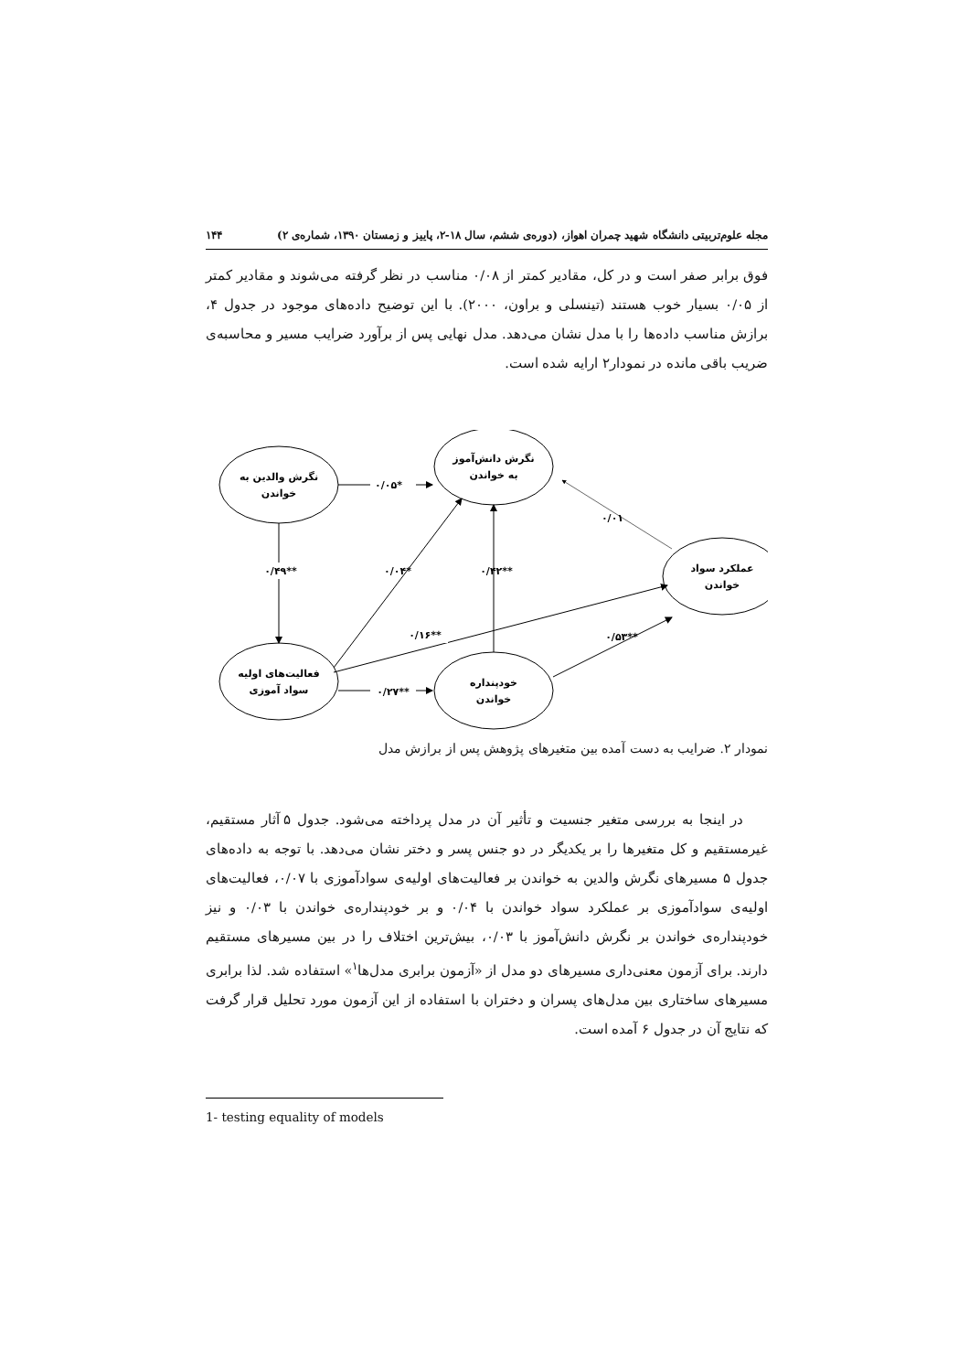مجله علوم‌تربیتی دانشگاه شهید چمران اهواز، (دوره‌ی ششم، سال ۱۸-۲، پاییز و زمستان ۱۳۹۰، شماره‌ی ۲) ۱۴۴
فوق برابر صفر است و در کل، مقادیر کمتر از ۰/۰۸ مناسب در نظر گرفته می‌شوند و مقادیر کمتر از ۰/۰۵ بسیار خوب هستند (تینسلی و براون، ۲۰۰۰). با این توضیح داده‌های موجود در جدول ۴، برازش مناسب داده‌ها را با مدل نشان می‌دهد. مدل نهایی پس از برآورد ضرایب مسیر و محاسبه‌ی ضریب باقی مانده در نمودار۲ ارایه شده است.
نگرش والدین به
خواندن
نگرش دانش‌آموز
به خواندن
عملکرد سواد
خواندن
فعالیت‌های اولیه
سواد آموزی
خودپنداره
خواندن
۰/۰۵*
۰/۴۹**
۰/۰۴*
۰/۴۲**
۰/۰۱
۰/۱۶**
۰/۵۳**
۰/۲۷**
نمودار ۲. ضرایب به دست آمده بین متغیرهای پژوهش پس از برازش مدل
در اینجا به بررسی متغیر جنسیت و تأثیر آن در مدل پرداخته می‌شود. جدول ۵ آثار مستقیم، غیرمستقیم و کل متغیرها را بر یکدیگر در دو جنس پسر و دختر نشان می‌دهد. با توجه به داده‌های جدول ۵ مسیرهای نگرش والدین به خواندن بر فعالیت‌های اولیه‌ی سوادآموزی با ۰/۰۷، فعالیت‌های اولیه‌ی سوادآموزی بر عملکرد سواد خواندن با ۰/۰۴ و بر خودپنداره‌ی خواندن با ۰/۰۳ و نیز خودپنداره‌ی خواندن بر نگرش دانش‌آموز با ۰/۰۳، بیش‌ترین اختلاف را در بین مسیرهای مستقیم دارند. برای آزمون معنی‌داری مسیرهای دو مدل از «آزمون برابری مدل‌ها<sup>۱</sup>» استفاده شد. لذا برابری مسیرهای ساختاری بین مدل‌های پسران و دختران با استفاده از این آزمون مورد تحلیل قرار گرفت که نتایج آن در جدول ۶ آمده است.
1- testing equality of models